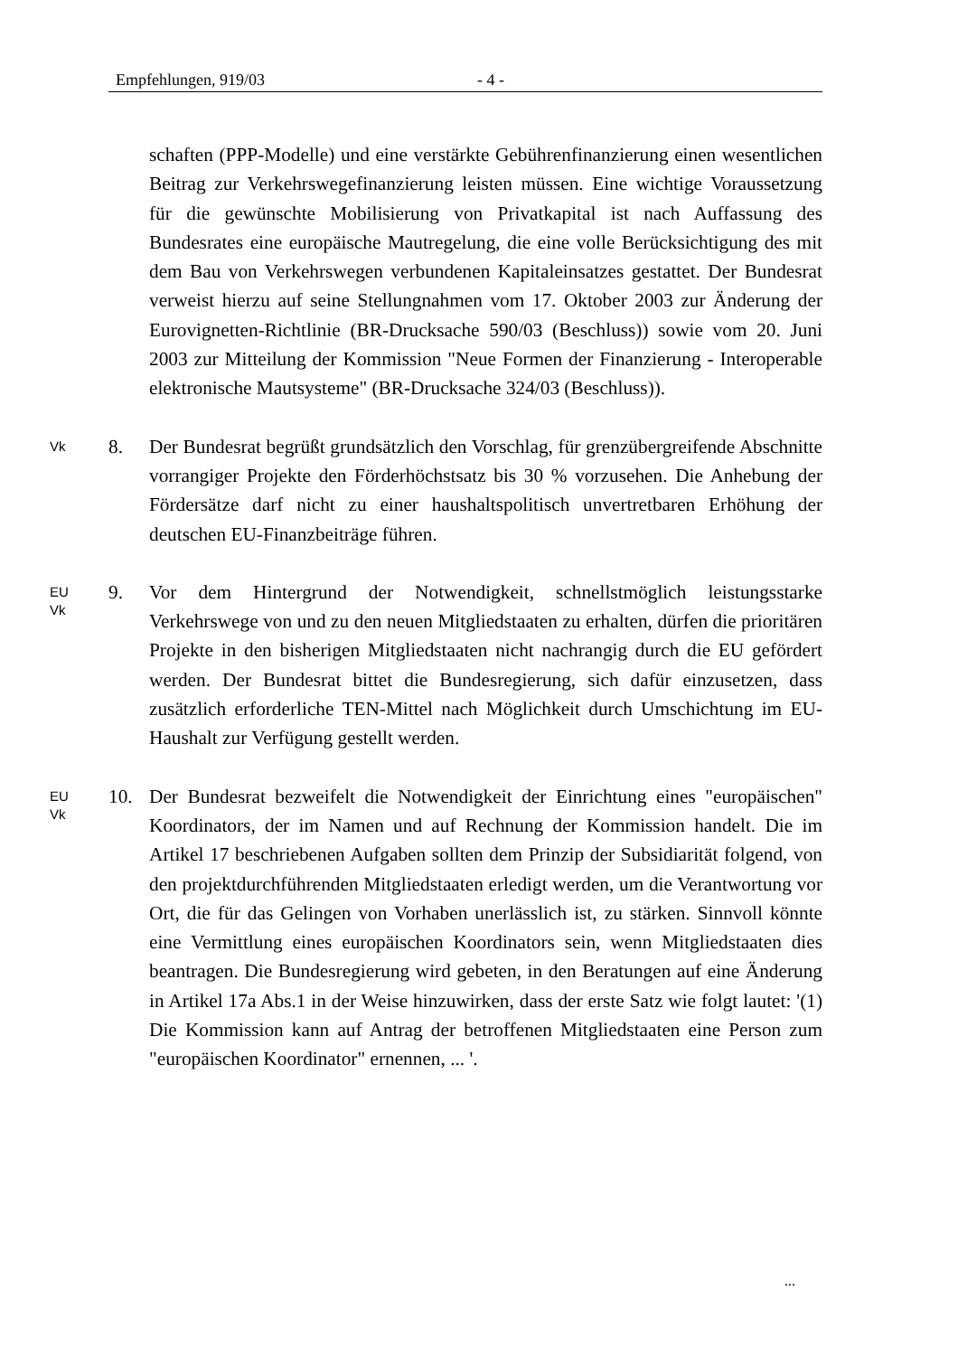Empfehlungen, 919/03 - 4 -
schaften (PPP-Modelle) und eine verstärkte Gebührenfinanzierung einen wesentlichen Beitrag zur Verkehrswegefinanzierung leisten müssen. Eine wichtige Voraussetzung für die gewünschte Mobilisierung von Privatkapital ist nach Auffassung des Bundesrates eine europäische Mautregelung, die eine volle Berücksichtigung des mit dem Bau von Verkehrswegen verbundenen Kapitaleinsatzes gestattet. Der Bundesrat verweist hierzu auf seine Stellungnahmen vom 17. Oktober 2003 zur Änderung der Eurovignetten-Richtlinie (BR-Drucksache 590/03 (Beschluss)) sowie vom 20. Juni 2003 zur Mitteilung der Kommission "Neue Formen der Finanzierung - Interoperable elektronische Mautsysteme" (BR-Drucksache 324/03 (Beschluss)).
Vk
8. Der Bundesrat begrüßt grundsätzlich den Vorschlag, für grenzübergreifende Abschnitte vorrangiger Projekte den Förderhöchstsatz bis 30 % vorzusehen. Die Anhebung der Fördersätze darf nicht zu einer haushaltspolitisch unvertretbaren Erhöhung der deutschen EU-Finanzbeiträge führen.
EU
Vk
9. Vor dem Hintergrund der Notwendigkeit, schnellstmöglich leistungsstarke Verkehrswege von und zu den neuen Mitgliedstaaten zu erhalten, dürfen die prioritären Projekte in den bisherigen Mitgliedstaaten nicht nachrangig durch die EU gefördert werden. Der Bundesrat bittet die Bundesregierung, sich dafür einzusetzen, dass zusätzlich erforderliche TEN-Mittel nach Möglichkeit durch Umschichtung im EU-Haushalt zur Verfügung gestellt werden.
EU
Vk
10. Der Bundesrat bezweifelt die Notwendigkeit der Einrichtung eines "europäischen" Koordinators, der im Namen und auf Rechnung der Kommission handelt. Die im Artikel 17 beschriebenen Aufgaben sollten dem Prinzip der Subsidiarität folgend, von den projektdurchführenden Mitgliedstaaten erledigt werden, um die Verantwortung vor Ort, die für das Gelingen von Vorhaben unerlässlich ist, zu stärken. Sinnvoll könnte eine Vermittlung eines europäischen Koordinators sein, wenn Mitgliedstaaten dies beantragen. Die Bundesregierung wird gebeten, in den Beratungen auf eine Änderung in Artikel 17a Abs.1 in der Weise hinzuwirken, dass der erste Satz wie folgt lautet: '(1) Die Kommission kann auf Antrag der betroffenen Mitgliedstaaten eine Person zum "europäischen Koordinator" ernennen, ... '.
...